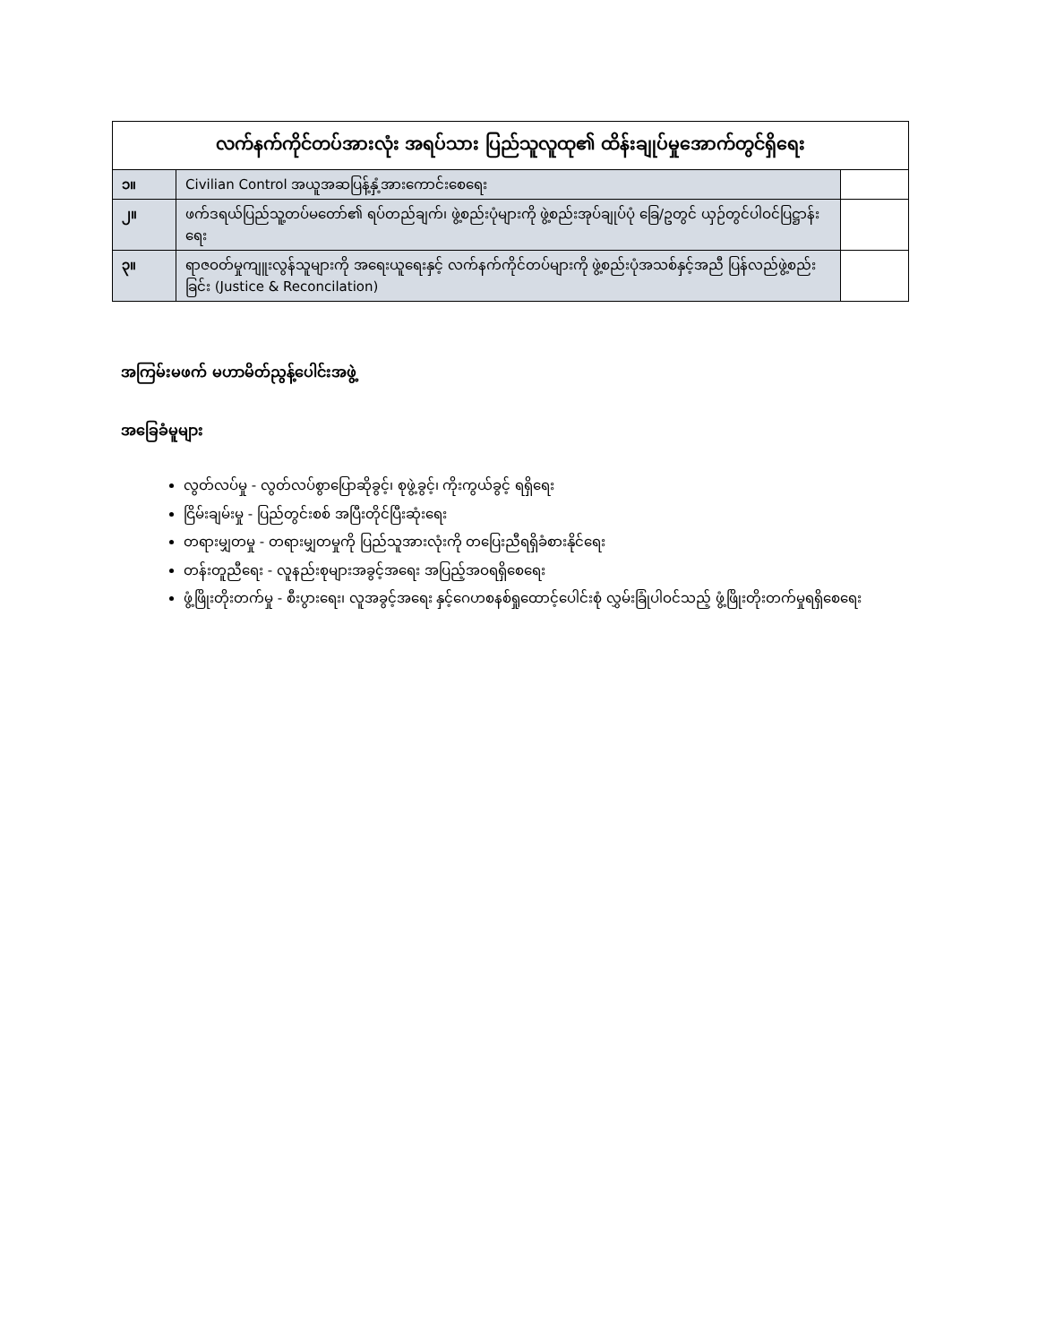| လက်နက်ကိုင်တပ်အားလုံး အရပ်သား ပြည်သူလူထု၏ ထိန်းချုပ်မှုအောက်တွင်ရှိရေး | | |
| --- | --- | --- |
| ၁။ | Civilian Control အယူအဆပြန့်နှံ့အားကောင်းစေရေး | |
| ၂။ | ဖက်ဒရယ်ပြည်သူ့တပ်မတော်၏ ရပ်တည်ချက်၊ ဖွဲ့စည်းပုံများကို ဖွဲ့စည်းအုပ်ချုပ်ပုံ ခြေ/ဥတွင် ယှဉ်တွင်ပါဝင်ပြဋ္ဌာန်းရေး | |
| ၃။ | ရာဇဝတ်မှုကျူးလွန်သူများကို အရေးယူရေးနှင့် လက်နက်ကိုင်တပ်များကို ဖွဲ့စည်းပုံအသစ်နှင့်အညီ ပြန်လည်ဖွဲ့စည်းခြင်း (Justice & Reconcilation) | |
အကြမ်းမဖက် မဟာမိတ်ညွန့်ပေါင်းအဖွဲ့
အခြေခံမူများ
လွတ်လပ်မှု - လွတ်လပ်စွာပြောဆိုခွင့်၊ စုဖွဲ့ခွင့်၊ ကိုးကွယ်ခွင့် ရရှိရေး
ငြိမ်းချမ်းမှု - ပြည်တွင်းစစ် အပြီးတိုင်ပြီးဆုံးရေး
တရားမျှတမှု - တရားမျှတမှုကို ပြည်သူအားလုံးကို တပြေးညီရရှိခံစားနိုင်ရေး
တန်းတူညီရေး - လူနည်းစုများအခွင့်အရေး အပြည့်အဝရရှိစေရေး
ဖွံ့ဖြိုးတိုးတက်မှု - စီးပွားရေး၊ လူအခွင့်အရေး နှင့်ဂေဟစနစ်ရှုထောင့်ပေါင်းစုံ လွှမ်းခြုံပါဝင်သည့် ဖွံ့ဖြိုးတိုးတက်မှုရရှိစေရေး